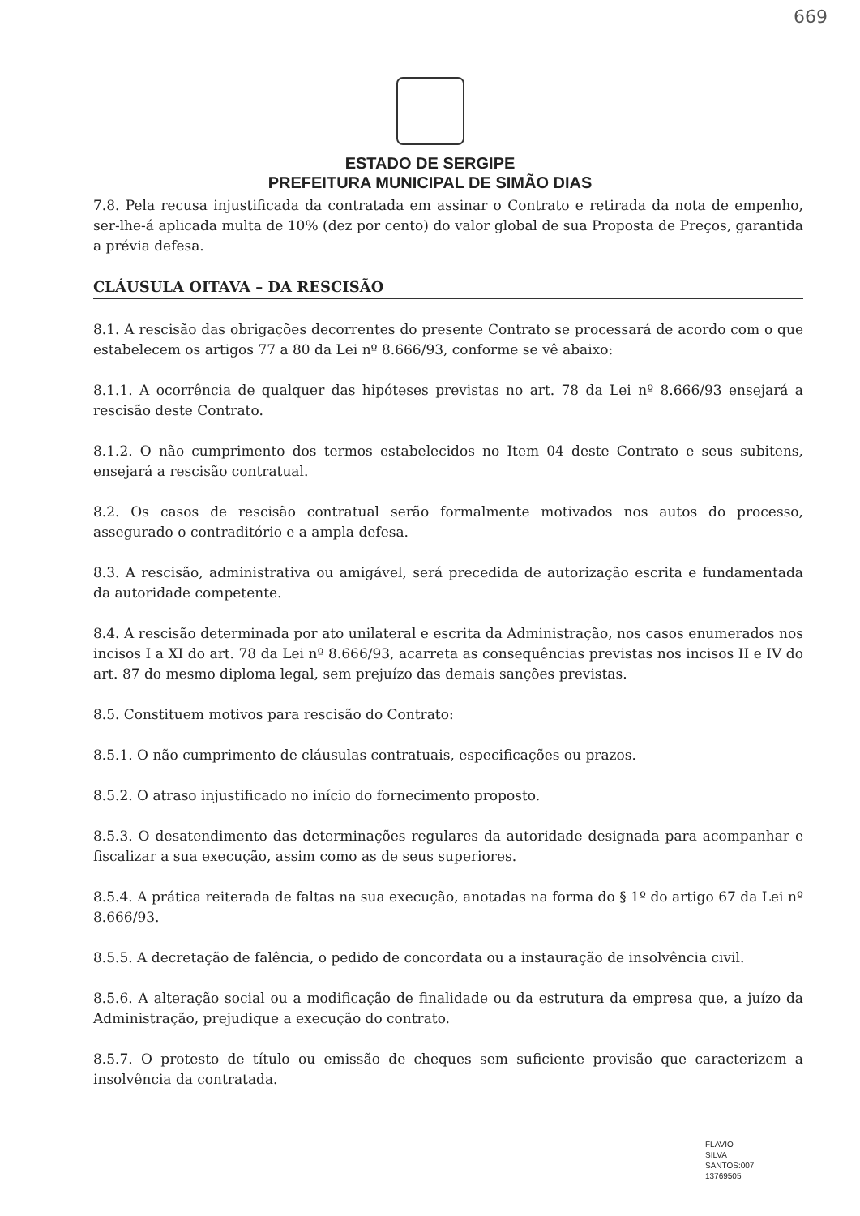669
ESTADO DE SERGIPE
PREFEITURA MUNICIPAL DE SIMÃO DIAS
7.8. Pela recusa injustificada da contratada em assinar o Contrato e retirada da nota de empenho, ser-lhe-á aplicada multa de 10% (dez por cento) do valor global de sua Proposta de Preços, garantida a prévia defesa.
CLÁUSULA OITAVA – DA RESCISÃO
8.1. A rescisão das obrigações decorrentes do presente Contrato se processará de acordo com o que estabelecem os artigos 77 a 80 da Lei nº 8.666/93, conforme se vê abaixo:
8.1.1. A ocorrência de qualquer das hipóteses previstas no art. 78 da Lei nº 8.666/93 ensejará a rescisão deste Contrato.
8.1.2. O não cumprimento dos termos estabelecidos no Item 04 deste Contrato e seus subitens, ensejará a rescisão contratual.
8.2. Os casos de rescisão contratual serão formalmente motivados nos autos do processo, assegurado o contraditório e a ampla defesa.
8.3. A rescisão, administrativa ou amigável, será precedida de autorização escrita e fundamentada da autoridade competente.
8.4. A rescisão determinada por ato unilateral e escrita da Administração, nos casos enumerados nos incisos I a XI do art. 78 da Lei nº 8.666/93, acarreta as consequências previstas nos incisos II e IV do art. 87 do mesmo diploma legal, sem prejuízo das demais sanções previstas.
8.5. Constituem motivos para rescisão do Contrato:
8.5.1. O não cumprimento de cláusulas contratuais, especificações ou prazos.
8.5.2. O atraso injustificado no início do fornecimento proposto.
8.5.3. O desatendimento das determinações regulares da autoridade designada para acompanhar e fiscalizar a sua execução, assim como as de seus superiores.
8.5.4. A prática reiterada de faltas na sua execução, anotadas na forma do § 1º do artigo 67 da Lei nº 8.666/93.
8.5.5. A decretação de falência, o pedido de concordata ou a instauração de insolvência civil.
8.5.6. A alteração social ou a modificação de finalidade ou da estrutura da empresa que, a juízo da Administração, prejudique a execução do contrato.
8.5.7. O protesto de título ou emissão de cheques sem suficiente provisão que caracterizem a insolvência da contratada.
FLAVIO
SILVA
SANTOS:007
13769505